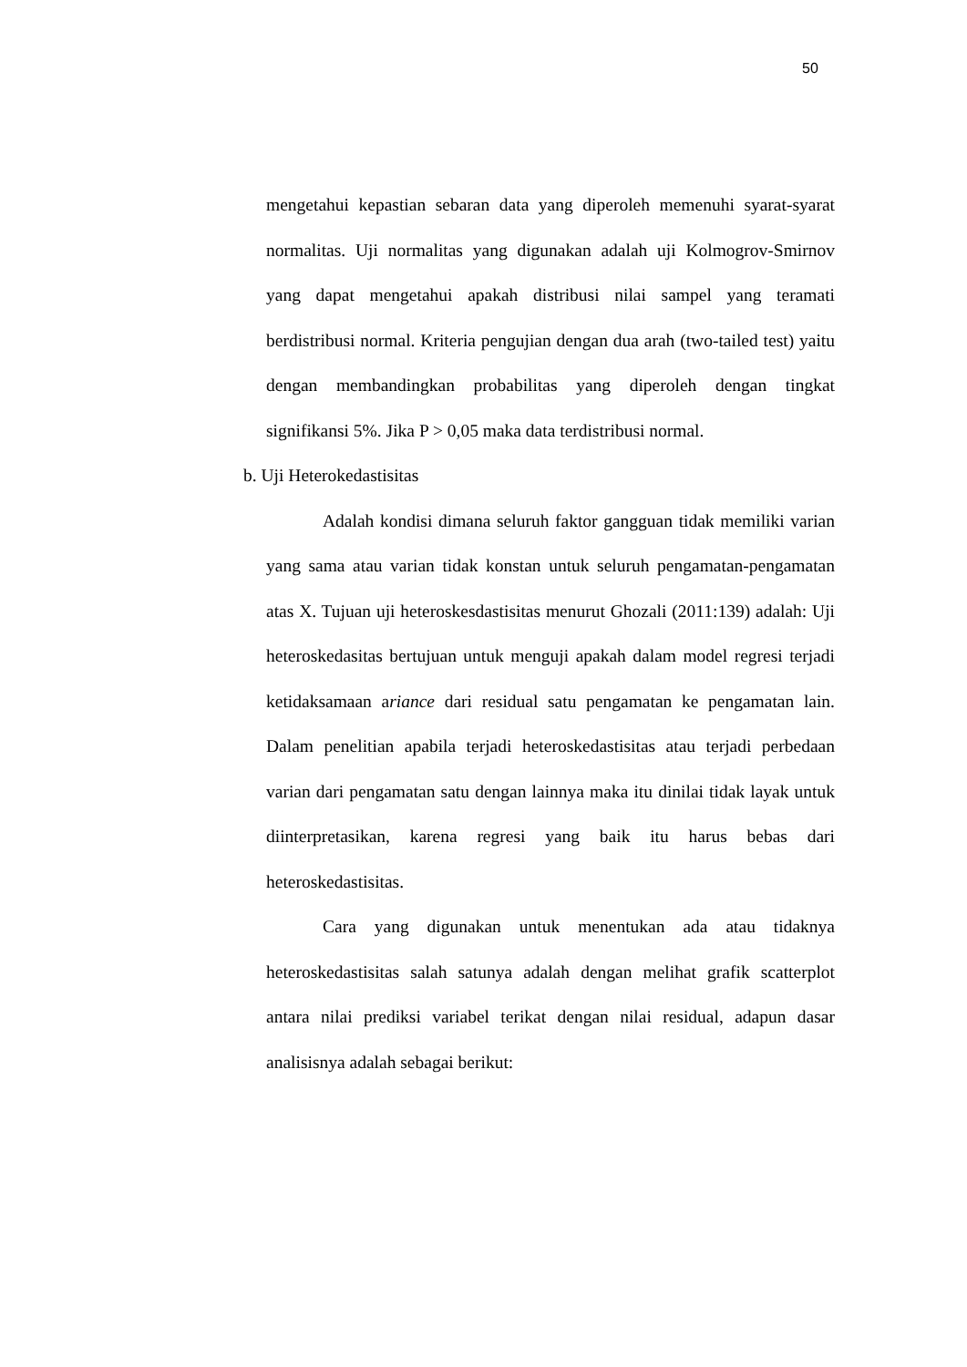50
mengetahui kepastian sebaran data yang diperoleh memenuhi syarat-syarat normalitas. Uji normalitas yang digunakan adalah uji Kolmogrov-Smirnov yang dapat mengetahui apakah distribusi nilai sampel yang teramati berdistribusi normal. Kriteria pengujian dengan dua arah (two-tailed test) yaitu dengan membandingkan probabilitas yang diperoleh dengan tingkat signifikansi 5%. Jika P > 0,05 maka data terdistribusi normal.
b. Uji Heterokedastisitas
Adalah kondisi dimana seluruh faktor gangguan tidak memiliki varian yang sama atau varian tidak konstan untuk seluruh pengamatan-pengamatan atas X. Tujuan uji heteroskesdastisitas menurut Ghozali (2011:139) adalah: Uji heteroskedasitas bertujuan untuk menguji apakah dalam model regresi terjadi ketidaksamaan ariance dari residual satu pengamatan ke pengamatan lain. Dalam penelitian apabila terjadi heteroskedastisitas atau terjadi perbedaan varian dari pengamatan satu dengan lainnya maka itu dinilai tidak layak untuk diinterpretasikan, karena regresi yang baik itu harus bebas dari heteroskedastisitas.
Cara yang digunakan untuk menentukan ada atau tidaknya heteroskedastisitas salah satunya adalah dengan melihat grafik scatterplot antara nilai prediksi variabel terikat dengan nilai residual, adapun dasar analisisnya adalah sebagai berikut: